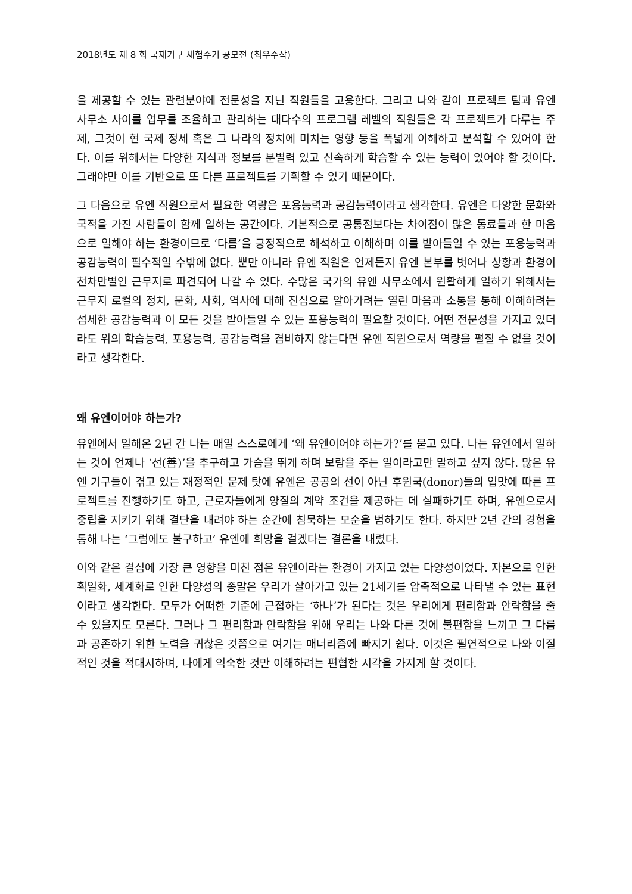2018년도 제 8 회 국제기구 체험수기 공모전 (최우수작)
을 제공할 수 있는 관련분야에 전문성을 지닌 직원들을 고용한다. 그리고 나와 같이 프로젝트 팀과 유엔 사무소 사이를 업무를 조율하고 관리하는 대다수의 프로그램 레벨의 직원들은 각 프로젝트가 다루는 주제, 그것이 현 국제 정세 혹은 그 나라의 정치에 미치는 영향 등을 폭넓게 이해하고 분석할 수 있어야 한다. 이를 위해서는 다양한 지식과 정보를 분별력 있고 신속하게 학습할 수 있는 능력이 있어야 할 것이다. 그래야만 이를 기반으로 또 다른 프로젝트를 기획할 수 있기 때문이다.
그 다음으로 유엔 직원으로서 필요한 역량은 포용능력과 공감능력이라고 생각한다. 유엔은 다양한 문화와 국적을 가진 사람들이 함께 일하는 공간이다. 기본적으로 공통점보다는 차이점이 많은 동료들과 한 마음으로 일해야 하는 환경이므로 ‘다름’을 긍정적으로 해석하고 이해하며 이를 받아들일 수 있는 포용능력과 공감능력이 필수적일 수밖에 없다. 뿐만 아니라 유엔 직원은 언제든지 유엔 본부를 벗어나 상황과 환경이 천차만별인 근무지로 파견되어 나갈 수 있다. 수많은 국가의 유엔 사무소에서 원활하게 일하기 위해서는 근무지 로컬의 정치, 문화, 사회, 역사에 대해 진심으로 알아가려는 열린 마음과 소통을 통해 이해하려는 섬세한 공감능력과 이 모든 것을 받아들일 수 있는 포용능력이 필요할 것이다. 어떤 전문성을 가지고 있더라도 위의 학습능력, 포용능력, 공감능력을 겸비하지 않는다면 유엔 직원으로서 역량을 펼칠 수 없을 것이라고 생각한다.
왜 유엔이어야 하는가?
유엔에서 일해온 2년 간 나는 매일 스스로에게 ‘왜 유엔이어야 하는가?’를 묻고 있다. 나는 유엔에서 일하는 것이 언제나 ‘선(善)’을 추구하고 가슴을 뛰게 하며 보람을 주는 일이라고만 말하고 싶지 않다. 많은 유엔 기구들이 겪고 있는 재정적인 문제 탓에 유엔은 공공의 선이 아닌 후원국(donor)들의 입맛에 따른 프로젝트를 진행하기도 하고, 근로자들에게 양질의 계약 조건을 제공하는 데 실패하기도 하며, 유엔으로서 중립을 지키기 위해 결단을 내려야 하는 순간에 침묵하는 모순을 범하기도 한다. 하지만 2년 간의 경험을 통해 나는 ‘그럼에도 불구하고’ 유엔에 희망을 걸겠다는 결론을 내렸다.
이와 같은 결심에 가장 큰 영향을 미친 점은 유엔이라는 환경이 가지고 있는 다양성이었다. 자본으로 인한 획일화, 세계화로 인한 다양성의 종말은 우리가 살아가고 있는 21세기를 압축적으로 나타낼 수 있는 표현이라고 생각한다. 모두가 어떠한 기준에 근접하는 ‘하나’가 된다는 것은 우리에게 편리함과 안락함을 줄 수 있을지도 모른다. 그러나 그 편리함과 안락함을 위해 우리는 나와 다른 것에 불편함을 느끼고 그 다름과 공존하기 위한 노력을 귀찮은 것쯤으로 여기는 매너리즘에 빠지기 쉽다. 이것은 필연적으로 나와 이질적인 것을 적대시하며, 나에게 익숙한 것만 이해하려는 편협한 시각을 가지게 할 것이다.